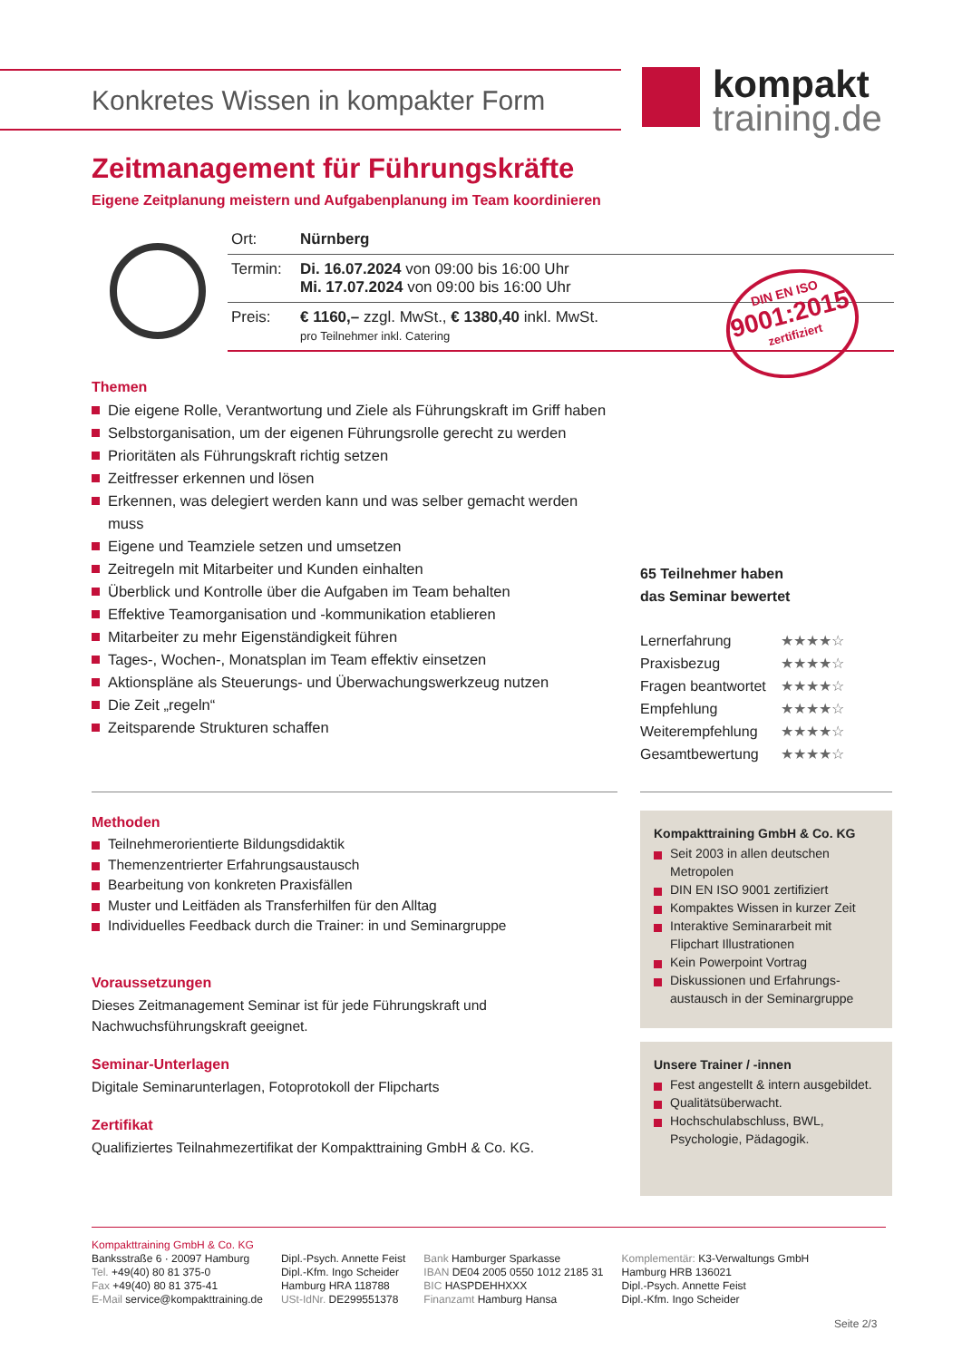Konkretes Wissen in kompakter Form
kompakt
training.de
Zeitmanagement für Führungskräfte
Eigene Zeitplanung meistern und Aufgabenplanung im Team koordinieren
| Ort: | Nürnberg |
| Termin: | Di. 16.07.2024 von 09:00 bis 16:00 Uhr Mi. 17.07.2024 von 09:00 bis 16:00 Uhr |
| Preis: | € 1160,– zzgl. MwSt., € 1380,40 inkl. MwSt. pro Teilnehmer inkl. Catering |
DIN EN ISO
9001:2015
zertifiziert
Themen
Die eigene Rolle, Verantwortung und Ziele als Führungskraft im Griff haben
Selbstorganisation, um der eigenen Führungsrolle gerecht zu werden
Prioritäten als Führungskraft richtig setzen
Zeitfresser erkennen und lösen
Erkennen, was delegiert werden kann und was selber gemacht werden muss
Eigene und Teamziele setzen und umsetzen
Zeitregeln mit Mitarbeiter und Kunden einhalten
Überblick und Kontrolle über die Aufgaben im Team behalten
Effektive Teamorganisation und -kommunikation etablieren
Mitarbeiter zu mehr Eigenständigkeit führen
Tages-, Wochen-, Monatsplan im Team effektiv einsetzen
Aktionspläne als Steuerungs- und Überwachungswerkzeug nutzen
Die Zeit „regeln“
Zeitsparende Strukturen schaffen
65 Teilnehmer haben
das Seminar bewertet
| Lernerfahrung | ★★★★☆ |
| Praxisbezug | ★★★★☆ |
| Fragen beantwortet | ★★★★☆ |
| Empfehlung | ★★★★☆ |
| Weiterempfehlung | ★★★★☆ |
| Gesamtbewertung | ★★★★☆ |
Methoden
Teilnehmerorientierte Bildungsdidaktik
Themenzentrierter Erfahrungsaustausch
Bearbeitung von konkreten Praxisfällen
Muster und Leitfäden als Transferhilfen für den Alltag
Individuelles Feedback durch die Trainer: in und Seminargruppe
Voraussetzungen
Dieses Zeitmanagement Seminar ist für jede Führungskraft und Nachwuchsführungskraft geeignet.
Seminar-Unterlagen
Digitale Seminarunterlagen, Fotoprotokoll der Flipcharts
Zertifikat
Qualifiziertes Teilnahmezertifikat der Kompakttraining GmbH & Co. KG.
Kompakttraining GmbH & Co. KG
Seit 2003 in allen deutschen Metropolen
DIN EN ISO 9001 zertifiziert
Kompaktes Wissen in kurzer Zeit
Interaktive Seminararbeit mit Flipchart Illustrationen
Kein Powerpoint Vortrag
Diskussionen und Erfahrungs-austausch in der Seminargruppe
Unsere Trainer / -innen
Fest angestellt & intern ausgebildet.
Qualitätsüberwacht.
Hochschulabschluss, BWL, Psychologie, Pädagogik.
Kompakttraining GmbH & Co. KG
Banksstraße 6 · 20097 Hamburg
Tel. +49(40) 80 81 375-0
Fax +49(40) 80 81 375-41
E-Mail service@kompakttraining.de
Dipl.-Psych. Annette Feist
Dipl.-Kfm. Ingo Scheider
Hamburg HRA 118788
USt-IdNr. DE299551378
Bank Hamburger Sparkasse
IBAN DE04 2005 0550 1012 2185 31
BIC HASPDEHHXXX
Finanzamt Hamburg Hansa
Komplementär: K3-Verwaltungs GmbH
Hamburg HRB 136021
Dipl.-Psych. Annette Feist
Dipl.-Kfm. Ingo Scheider
Seite 2/3